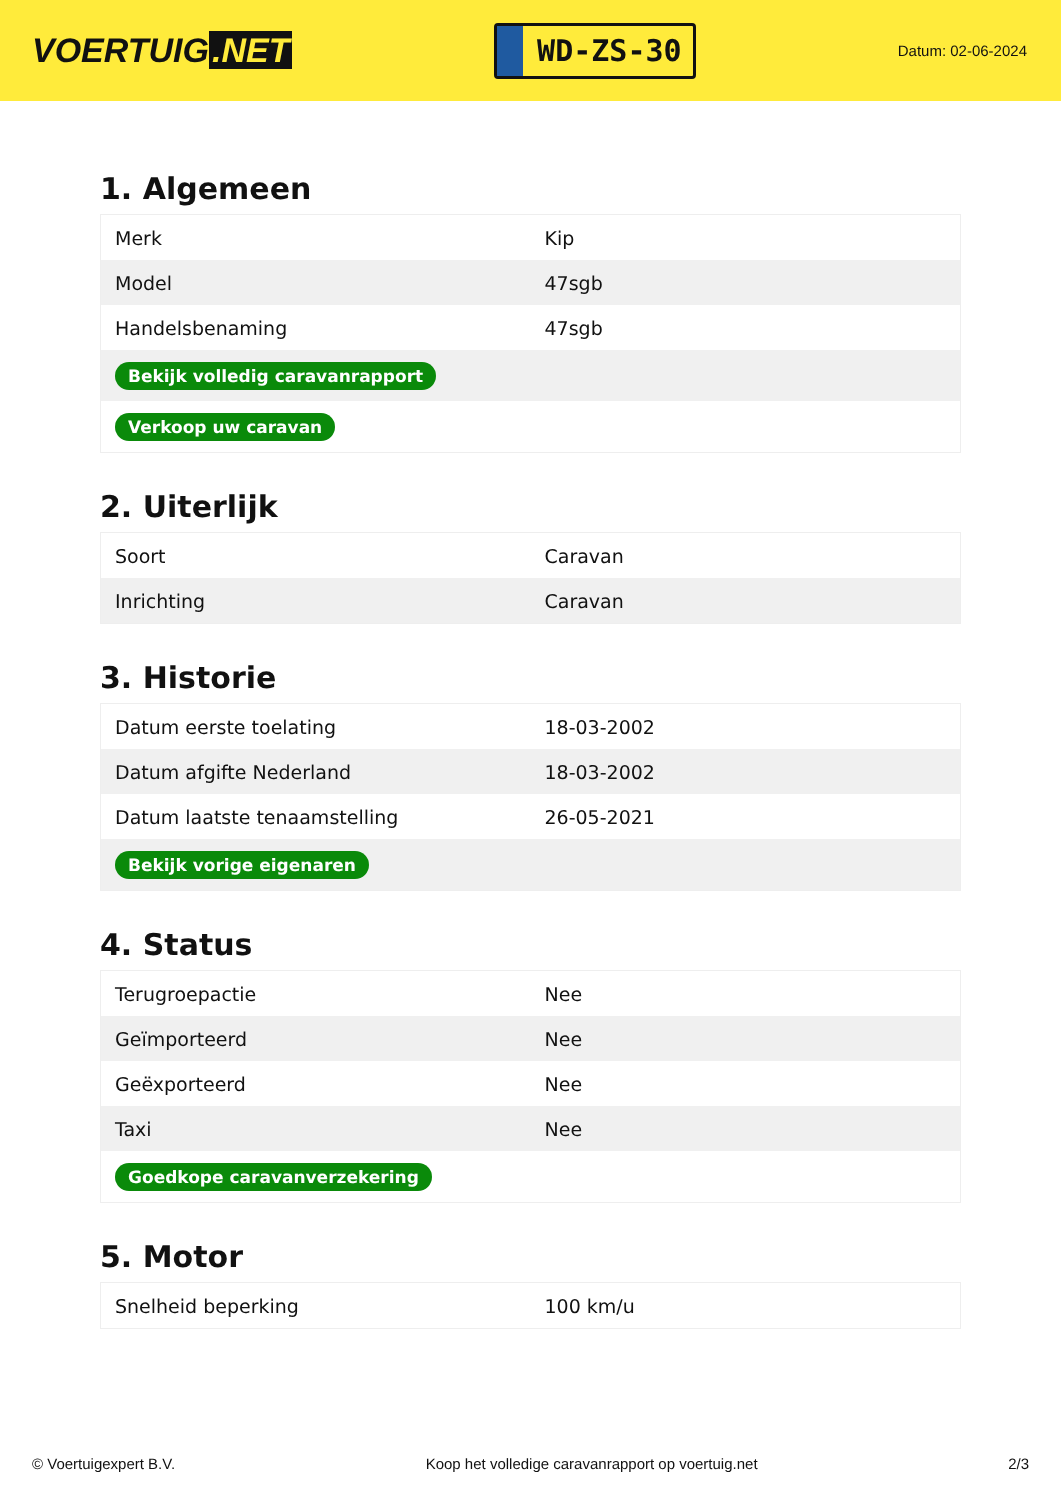VOERTUIG.NET
WD-ZS-30
Datum: 02-06-2024
1. Algemeen
| Merk | Kip |
| Model | 47sgb |
| Handelsbenaming | 47sgb |
| Bekijk volledig caravanrapport | |
| Verkoop uw caravan | |
2. Uiterlijk
| Soort | Caravan |
| Inrichting | Caravan |
3. Historie
| Datum eerste toelating | 18-03-2002 |
| Datum afgifte Nederland | 18-03-2002 |
| Datum laatste tenaamstelling | 26-05-2021 |
| Bekijk vorige eigenaren | |
4. Status
| Terugroepactie | Nee |
| Geïmporteerd | Nee |
| Geëxporteerd | Nee |
| Taxi | Nee |
| Goedkope caravanverzekering | |
5. Motor
| Snelheid beperking | 100 km/u |
© Voertuigexpert B.V. Koop het volledige caravanrapport op voertuig.net 2/3